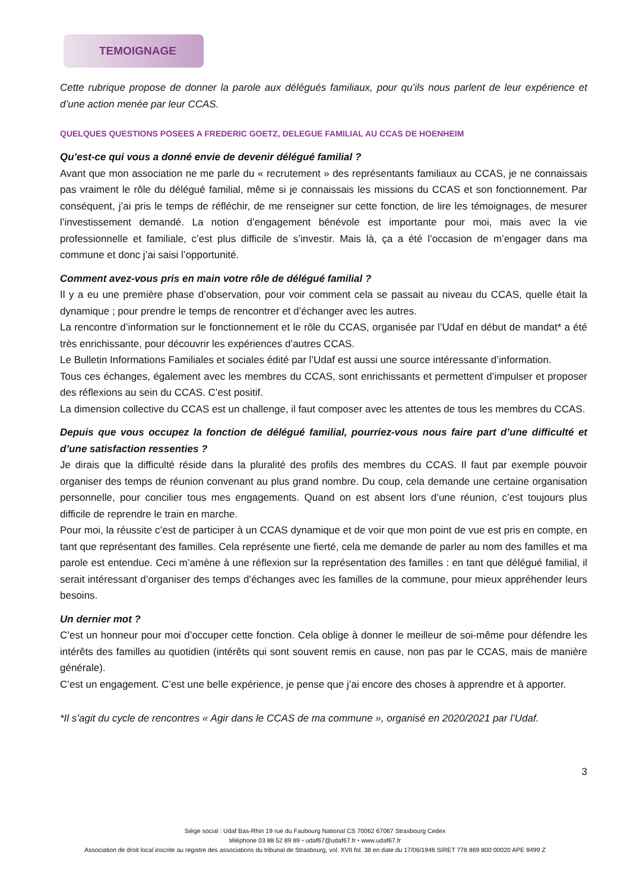TEMOIGNAGE
Cette rubrique propose de donner la parole aux délégués familiaux, pour qu’ils nous parlent de leur expérience et d’une action menée par leur CCAS.
QUELQUES QUESTIONS POSEES A FREDERIC GOETZ, DELEGUE FAMILIAL AU CCAS DE HOENHEIM
Qu’est-ce qui vous a donné envie de devenir délégué familial ?
Avant que mon association ne me parle du « recrutement » des représentants familiaux au CCAS, je ne connaissais pas vraiment le rôle du délégué familial, même si je connaissais les missions du CCAS et son fonctionnement. Par conséquent, j’ai pris le temps de réfléchir, de me renseigner sur cette fonction, de lire les témoignages, de mesurer l’investissement demandé. La notion d’engagement bénévole est importante pour moi, mais avec la vie professionnelle et familiale, c’est plus difficile de s’investir. Mais là, ça a été l’occasion de m’engager dans ma commune et donc j’ai saisi l’opportunité.
Comment avez-vous pris en main votre rôle de délégué familial ?
Il y a eu une première phase d’observation, pour voir comment cela se passait au niveau du CCAS, quelle était la dynamique ; pour prendre le temps de rencontrer et d’échanger avec les autres.
La rencontre d’information sur le fonctionnement et le rôle du CCAS, organisée par l’Udaf en début de mandat* a été très enrichissante, pour découvrir les expériences d’autres CCAS.
Le Bulletin Informations Familiales et sociales édité par l’Udaf est aussi une source intéressante d’information.
Tous ces échanges, également avec les membres du CCAS, sont enrichissants et permettent d’impulser et proposer des réflexions au sein du CCAS. C’est positif.
La dimension collective du CCAS est un challenge, il faut composer avec les attentes de tous les membres du CCAS.
Depuis que vous occupez la fonction de délégué familial, pourriez-vous nous faire part d’une difficulté et d’une satisfaction ressenties ?
Je dirais que la difficulté réside dans la pluralité des profils des membres du CCAS. Il faut par exemple pouvoir organiser des temps de réunion convenant au plus grand nombre. Du coup, cela demande une certaine organisation personnelle, pour concilier tous mes engagements. Quand on est absent lors d’une réunion, c’est toujours plus difficile de reprendre le train en marche.
Pour moi, la réussite c’est de participer à un CCAS dynamique et de voir que mon point de vue est pris en compte, en tant que représentant des familles. Cela représente une fierté, cela me demande de parler au nom des familles et ma parole est entendue. Ceci m’amène à une réflexion sur la représentation des familles : en tant que délégué familial, il serait intéressant d’organiser des temps d’échanges avec les familles de la commune, pour mieux appréhender leurs besoins.
Un dernier mot ?
C’est un honneur pour moi d’occuper cette fonction. Cela oblige à donner le meilleur de soi-même pour défendre les intérêts des familles au quotidien (intérêts qui sont souvent remis en cause, non pas par le CCAS, mais de manière générale).
C’est un engagement. C’est une belle expérience, je pense que j’ai encore des choses à apprendre et à apporter.
*Il s’agit du cycle de rencontres « Agir dans le CCAS de ma commune », organisé en 2020/2021 par l’Udaf.
3
Siège social : Udaf Bas-Rhin 19 rue du Faubourg National CS 70062 67067 Strasbourg Cedex
téléphone 03 88 52 89 89 • udaf67@udaf67.fr • www.udaf67.fr
Association de droit local inscrite au registre des associations du tribunal de Strasbourg, vol. XVII fol. 38 en date du 17/06/1946 SIRET 778 869 800 00020 APE 9499 Z